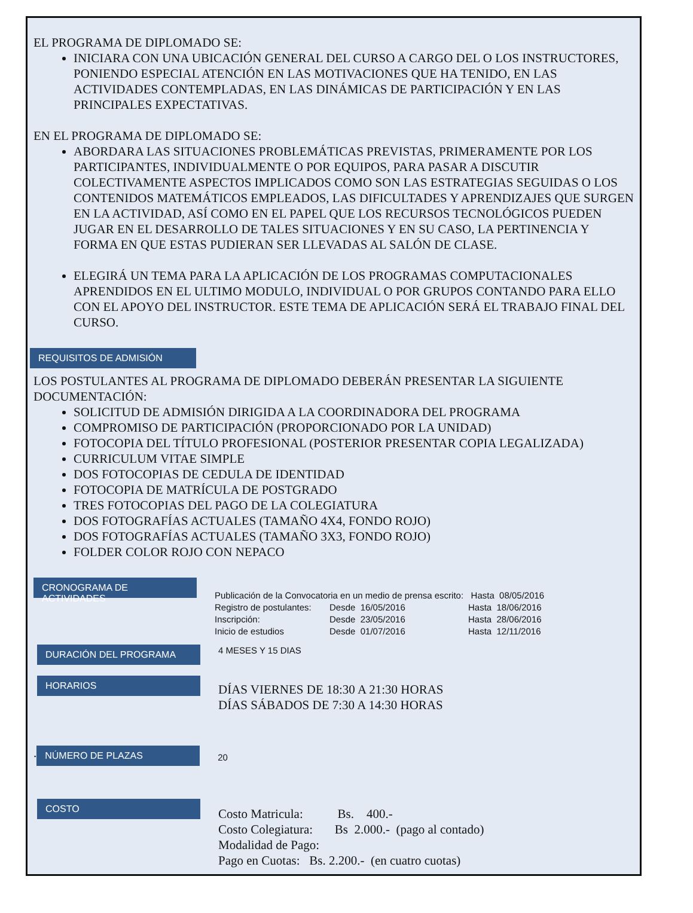EL PROGRAMA DE DIPLOMADO SE:
INICIARA CON UNA UBICACIÓN GENERAL DEL CURSO A CARGO DEL O LOS INSTRUCTORES, PONIENDO ESPECIAL ATENCIÓN EN LAS MOTIVACIONES QUE HA TENIDO, EN LAS ACTIVIDADES CONTEMPLADAS, EN LAS DINÁMICAS DE PARTICIPACIÓN Y EN LAS PRINCIPALES EXPECTATIVAS.
EN EL PROGRAMA DE DIPLOMADO SE:
ABORDARA LAS SITUACIONES PROBLEMÁTICAS PREVISTAS, PRIMERAMENTE POR LOS PARTICIPANTES, INDIVIDUALMENTE O POR EQUIPOS, PARA PASAR A DISCUTIR COLECTIVAMENTE ASPECTOS IMPLICADOS COMO SON LAS ESTRATEGIAS SEGUIDAS O LOS CONTENIDOS MATEMÁTICOS EMPLEADOS, LAS DIFICULTADES Y APRENDIZAJES QUE SURGEN EN LA ACTIVIDAD, ASÍ COMO EN EL PAPEL QUE LOS RECURSOS TECNOLÓGICOS PUEDEN JUGAR EN EL DESARROLLO DE TALES SITUACIONES Y EN SU CASO, LA PERTINENCIA Y FORMA EN QUE ESTAS PUDIERAN SER LLEVADAS AL SALÓN DE CLASE.
ELEGIRÁ UN TEMA PARA LA APLICACIÓN DE LOS PROGRAMAS COMPUTACIONALES APRENDIDOS EN EL ULTIMO MODULO, INDIVIDUAL O POR GRUPOS CONTANDO PARA ELLO CON EL APOYO DEL INSTRUCTOR. ESTE TEMA DE APLICACIÓN SERÁ EL TRABAJO FINAL DEL CURSO.
REQUISITOS DE ADMISIÓN
LOS POSTULANTES AL PROGRAMA DE DIPLOMADO DEBERÁN PRESENTAR LA SIGUIENTE DOCUMENTACIÓN:
SOLICITUD DE ADMISIÓN DIRIGIDA A LA COORDINADORA DEL PROGRAMA
COMPROMISO DE PARTICIPACIÓN (PROPORCIONADO POR LA UNIDAD)
FOTOCOPIA DEL TÍTULO PROFESIONAL (POSTERIOR PRESENTAR COPIA LEGALIZADA)
CURRICULUM VITAE SIMPLE
DOS FOTOCOPIAS DE CEDULA DE IDENTIDAD
FOTOCOPIA DE MATRÍCULA DE POSTGRADO
TRES FOTOCOPIAS DEL PAGO DE LA COLEGIATURA
DOS FOTOGRAFÍAS ACTUALES (TAMAÑO 4X4, FONDO ROJO)
DOS FOTOGRAFÍAS ACTUALES (TAMAÑO 3X3, FONDO ROJO)
FOLDER COLOR ROJO CON NEPACO
CRONOGRAMA DE ACTIVIDADES
Publicación de la Convocatoria en un medio de prensa escrito: Hasta 08/05/2016
| Registro de postulantes: | Desde 16/05/2016 | Hasta 18/06/2016 |
| Inscripción: | Desde 23/05/2016 | Hasta 28/06/2016 |
| Inicio de estudios | Desde 01/07/2016 | Hasta 12/11/2016 |
DURACIÓN DEL PROGRAMA
4 MESES Y 15 DIAS
HORARIOS
DÍAS VIERNES DE 18:30 A 21:30 HORAS
DÍAS SÁBADOS DE 7:30 A 14:30 HORAS
.
NÚMERO DE PLAZAS
20
COSTO
Costo Matricula: Bs. 400.-
Costo Colegiatura: Bs 2.000.- (pago al contado)
Modalidad de Pago:
Pago en Cuotas: Bs. 2.200.- (en cuatro cuotas)